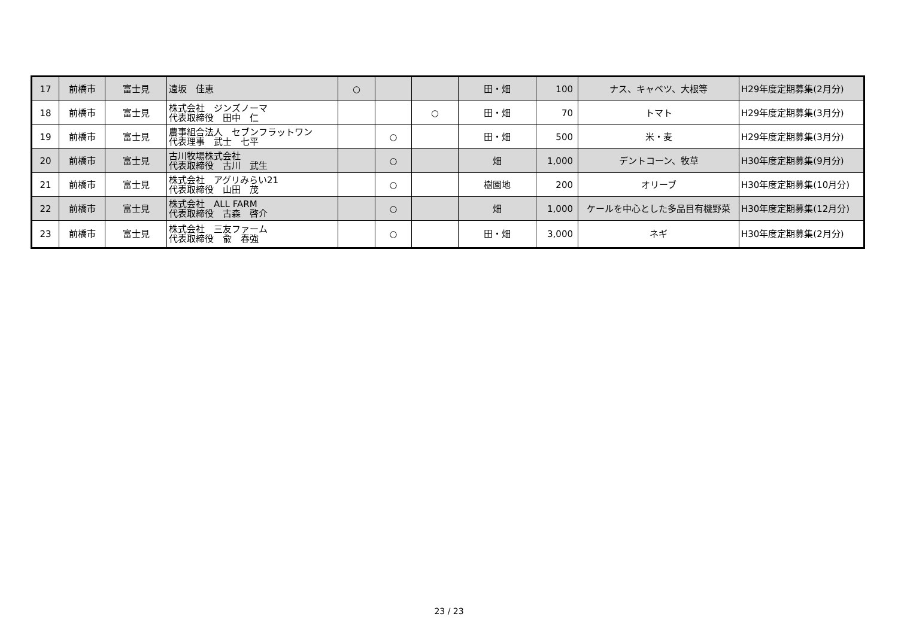| 17 | 前橋市 | 富士見 | 遠坂 佳恵 | ○ | | | 田・畑 | 100 | ナス、キャベツ、大根等 | H29年度定期募集(2月分) |
| 18 | 前橋市 | 富士見 | 株式会社 ジンズノーマ 代表取締役 田中 仁 | | | ○ | 田・畑 | 70 | トマト | H29年度定期募集(3月分) |
| 19 | 前橋市 | 富士見 | 農事組合法人 セブンフラットワン 代表理事 武士 七平 | | ○ | | 田・畑 | 500 | 米・麦 | H29年度定期募集(3月分) |
| 20 | 前橋市 | 富士見 | 古川牧場株式会社 代表取締役 古川 武生 | | ○ | | 畑 | 1,000 | デントコーン、牧草 | H30年度定期募集(9月分) |
| 21 | 前橋市 | 富士見 | 株式会社 アグリみらい21 代表取締役 山田 茂 | | ○ | | 樹園地 | 200 | オリーブ | H30年度定期募集(10月分) |
| 22 | 前橋市 | 富士見 | 株式会社 ALL FARM 代表取締役 古森 啓介 | | ○ | | 畑 | 1,000 | ケールを中心とした多品目有機野菜 | H30年度定期募集(12月分) |
| 23 | 前橋市 | 富士見 | 株式会社 三友ファーム 代表取締役 兪 春強 | | ○ | | 田・畑 | 3,000 | ネギ | H30年度定期募集(2月分) |
23 / 23